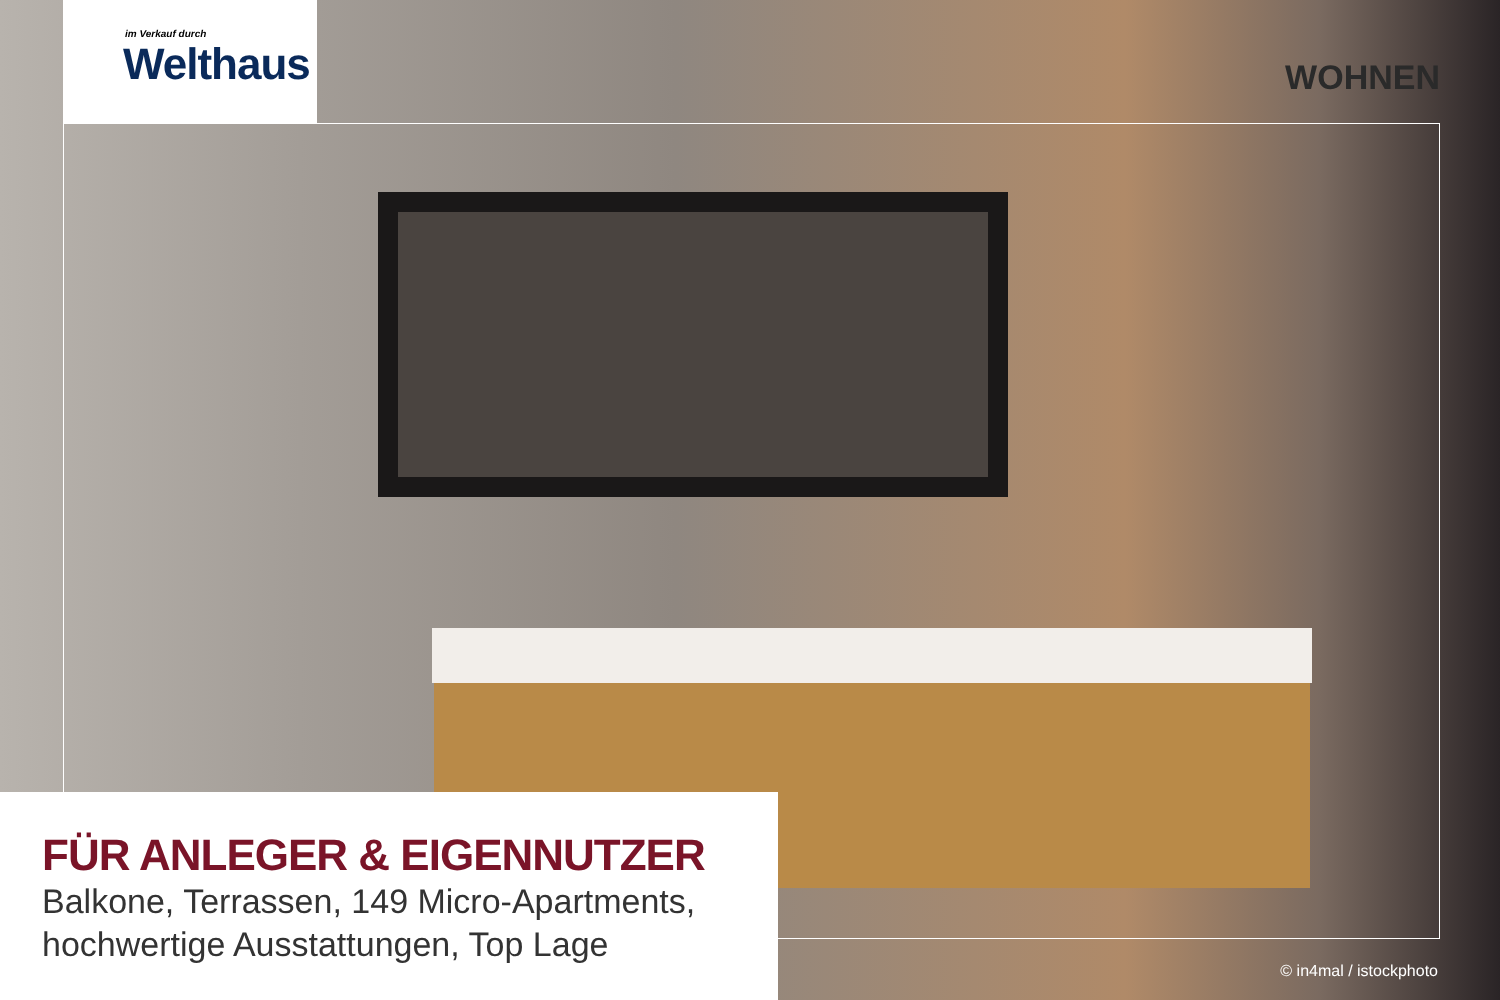im Verkauf durch
Welthaus
WOHNEN
FÜR ANLEGER & EIGENNUTZER
Balkone, Terrassen, 149 Micro-Apartments,
hochwertige Ausstattungen, Top Lage
© in4mal / istockphoto